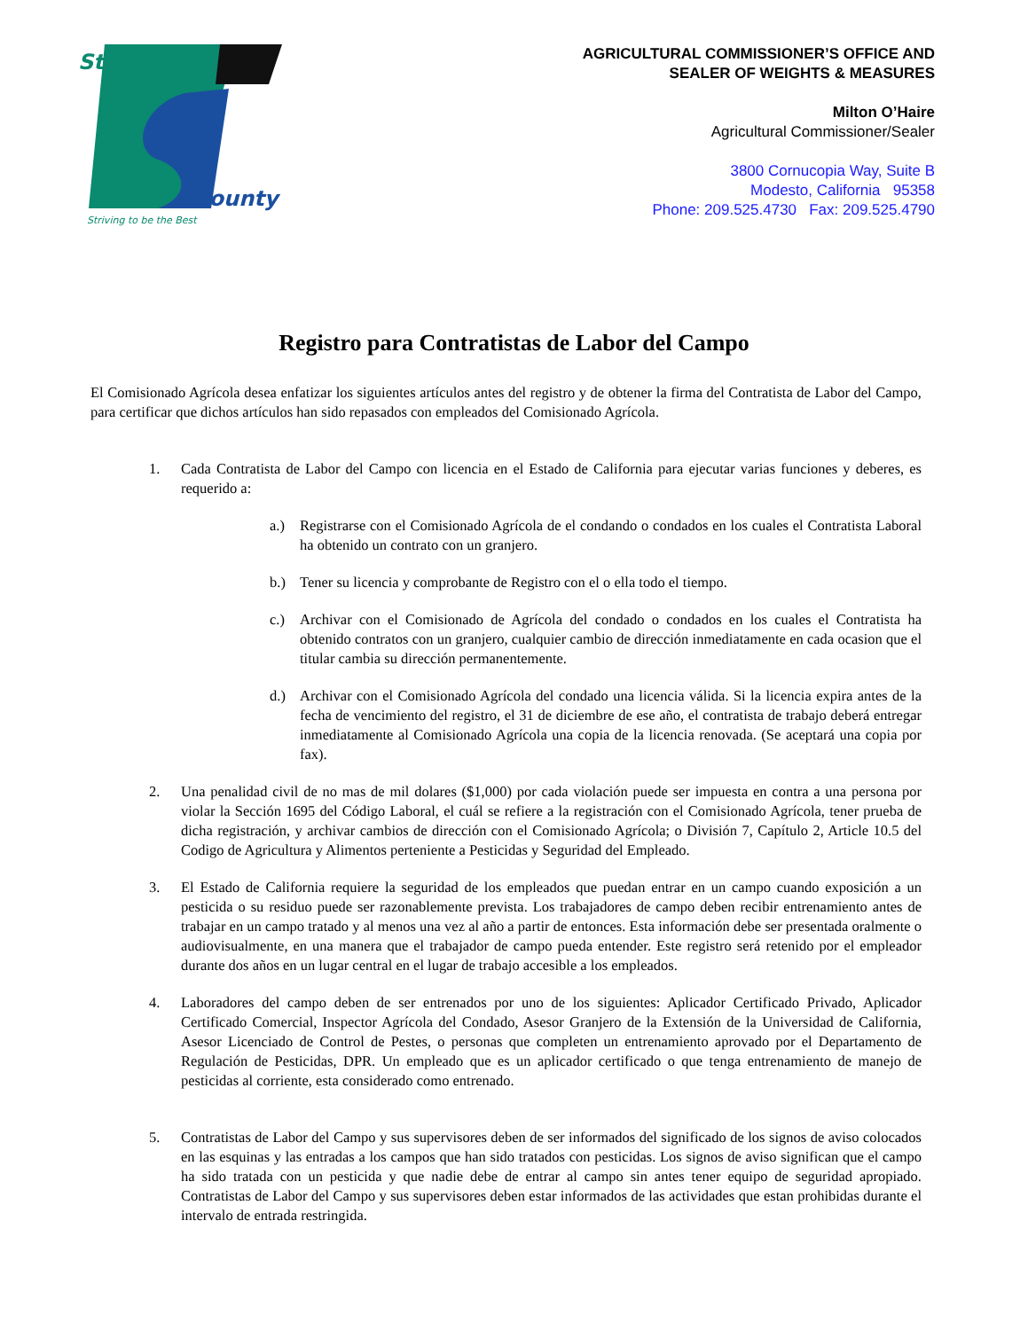Stanislaus
County
Striving to be the Best
AGRICULTURAL COMMISSIONER’S OFFICE AND
SEALER OF WEIGHTS & MEASURES
Milton O’Haire
Agricultural Commissioner/Sealer
3800 Cornucopia Way, Suite B
Modesto, California 95358
Phone: 209.525.4730 Fax: 209.525.4790
Registro para Contratistas de Labor del Campo
El Comisionado Agrícola desea enfatizar los siguientes artículos antes del registro y de obtener la firma del Contratista de Labor del Campo, para certificar que dichos artículos han sido repasados con empleados del Comisionado Agrícola.
1. Cada Contratista de Labor del Campo con licencia en el Estado de California para ejecutar varias funciones y deberes, es requerido a:
a.) Registrarse con el Comisionado Agrícola de el condando o condados en los cuales el Contratista Laboral ha obtenido un contrato con un granjero.
b.) Tener su licencia y comprobante de Registro con el o ella todo el tiempo.
c.) Archivar con el Comisionado de Agrícola del condado o condados en los cuales el Contratista ha obtenido contratos con un granjero, cualquier cambio de dirección inmediatamente en cada ocasion que el titular cambia su dirección permanentemente.
d.) Archivar con el Comisionado Agrícola del condado una licencia válida. Si la licencia expira antes de la fecha de vencimiento del registro, el 31 de diciembre de ese año, el contratista de trabajo deberá entregar inmediatamente al Comisionado Agrícola una copia de la licencia renovada. (Se aceptará una copia por fax).
2. Una penalidad civil de no mas de mil dolares ($1,000) por cada violación puede ser impuesta en contra a una persona por violar la Sección 1695 del Código Laboral, el cuál se refiere a la registración con el Comisionado Agrícola, tener prueba de dicha registración, y archivar cambios de dirección con el Comisionado Agrícola; o División 7, Capítulo 2, Article 10.5 del Codigo de Agricultura y Alimentos perteniente a Pesticidas y Seguridad del Empleado.
3. El Estado de California requiere la seguridad de los empleados que puedan entrar en un campo cuando exposición a un pesticida o su residuo puede ser razonablemente prevista. Los trabajadores de campo deben recibir entrenamiento antes de trabajar en un campo tratado y al menos una vez al año a partir de entonces. Esta información debe ser presentada oralmente o audiovisualmente, en una manera que el trabajador de campo pueda entender. Este registro será retenido por el empleador durante dos años en un lugar central en el lugar de trabajo accesible a los empleados.
4. Laboradores del campo deben de ser entrenados por uno de los siguientes: Aplicador Certificado Privado, Aplicador Certificado Comercial, Inspector Agrícola del Condado, Asesor Granjero de la Extensión de la Universidad de California, Asesor Licenciado de Control de Pestes, o personas que completen un entrenamiento aprovado por el Departamento de Regulación de Pesticidas, DPR. Un empleado que es un aplicador certificado o que tenga entrenamiento de manejo de pesticidas al corriente, esta considerado como entrenado.
5. Contratistas de Labor del Campo y sus supervisores deben de ser informados del significado de los signos de aviso colocados en las esquinas y las entradas a los campos que han sido tratados con pesticidas. Los signos de aviso significan que el campo ha sido tratada con un pesticida y que nadie debe de entrar al campo sin antes tener equipo de seguridad apropiado. Contratistas de Labor del Campo y sus supervisores deben estar informados de las actividades que estan prohibidas durante el intervalo de entrada restringida.